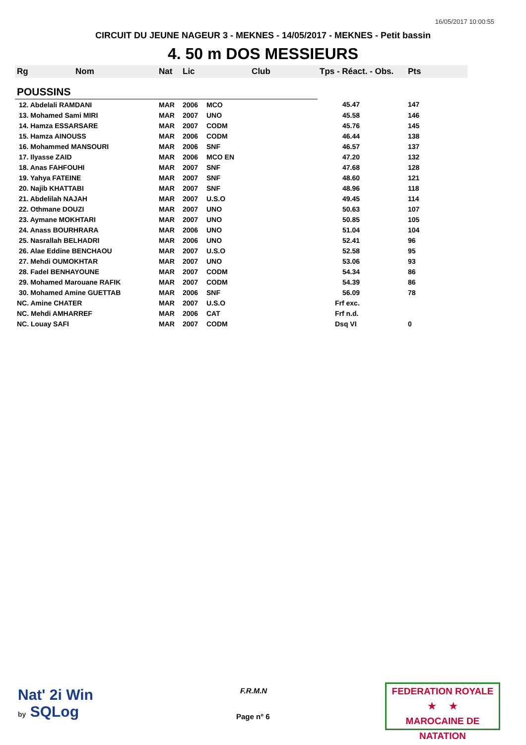16/05/2017 10:00:55
CIRCUIT DU JEUNE NAGEUR 3 - MEKNES - 14/05/2017 - MEKNES - Petit bassin
4. 50 m DOS MESSIEURS
| Rg | Nom | Nat | Lic | Club | Tps - Réact. - Obs. | Pts |
| --- | --- | --- | --- | --- | --- | --- |
| POUSSINS | | | | | | |
| 12. Abdelali RAMDANI | | MAR | 2006 | MCO | 45.47 | 147 |
| 13. Mohamed Sami MIRI | | MAR | 2007 | UNO | 45.58 | 146 |
| 14. Hamza ESSARSARE | | MAR | 2007 | CODM | 45.76 | 145 |
| 15. Hamza AINOUSS | | MAR | 2006 | CODM | 46.44 | 138 |
| 16. Mohammed MANSOURI | | MAR | 2006 | SNF | 46.57 | 137 |
| 17. Ilyasse ZAID | | MAR | 2006 | MCO EN | 47.20 | 132 |
| 18. Anas FAHFOUHI | | MAR | 2007 | SNF | 47.68 | 128 |
| 19. Yahya FATEINE | | MAR | 2007 | SNF | 48.60 | 121 |
| 20. Najib KHATTABI | | MAR | 2007 | SNF | 48.96 | 118 |
| 21. Abdelilah NAJAH | | MAR | 2007 | U.S.O | 49.45 | 114 |
| 22. Othmane DOUZI | | MAR | 2007 | UNO | 50.63 | 107 |
| 23. Aymane MOKHTARI | | MAR | 2007 | UNO | 50.85 | 105 |
| 24. Anass BOURHRARA | | MAR | 2006 | UNO | 51.04 | 104 |
| 25. Nasrallah BELHADRI | | MAR | 2006 | UNO | 52.41 | 96 |
| 26. Alae Eddine BENCHAOU | | MAR | 2007 | U.S.O | 52.58 | 95 |
| 27. Mehdi OUMOKHTAR | | MAR | 2007 | UNO | 53.06 | 93 |
| 28. Fadel BENHAYOUNE | | MAR | 2007 | CODM | 54.34 | 86 |
| 29. Mohamed Marouane RAFIK | | MAR | 2007 | CODM | 54.39 | 86 |
| 30. Mohamed Amine GUETTAB | | MAR | 2006 | SNF | 56.09 | 78 |
| NC. Amine CHATER | | MAR | 2007 | U.S.O | Frf exc. | |
| NC. Mehdi AMHARREF | | MAR | 2006 | CAT | Frf n.d. | |
| NC. Louay SAFI | | MAR | 2007 | CODM | Dsq VI | 0 |
Nat' 2i Win
by SQLog
F.R.M.N
Page n° 6
FEDERATION ROYALE
★ ★
MAROCAINE DE NATATION